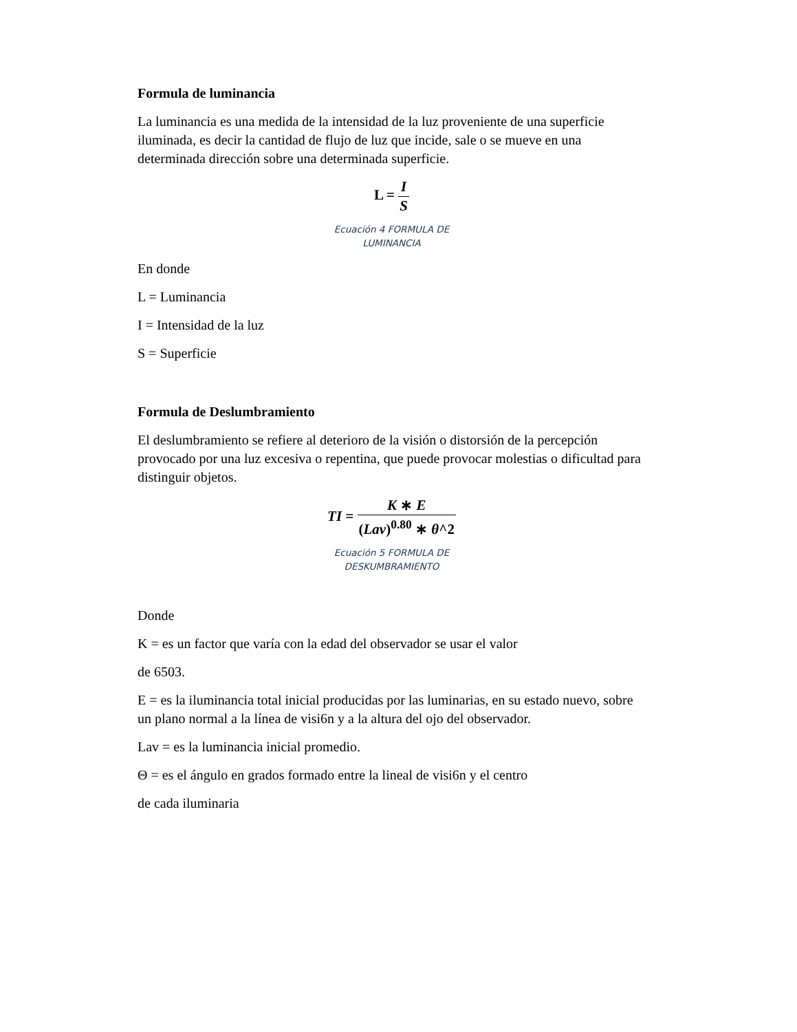Formula de luminancia
La luminancia es una medida de la intensidad de la luz proveniente de una superficie iluminada, es decir la cantidad de flujo de luz que incide, sale o se mueve en una determinada dirección sobre una determinada superficie.
L = I S
Ecuación 4 FORMULA DE
LUMINANCIA
En donde
L = Luminancia
I = Intensidad de la luz
S = Superficie
Formula de Deslumbramiento
El deslumbramiento se refiere al deterioro de la visión o distorsión de la percepción provocado por una luz excesiva o repentina, que puede provocar molestias o dificultad para distinguir objetos.
TI = K ∗ E (Lav)<sup>0.80</sup> ∗ θ^2
Ecuación 5 FORMULA DE
DESKUMBRAMIENTO
Donde
K = es un factor que varía con la edad del observador se usar el valor
de 6503.
E = es la iluminancia total inicial producidas por las luminarias, en su estado nuevo, sobre un plano normal a la línea de visi6n y a la altura del ojo del observador.
Lav = es la luminancia inicial promedio.
Θ = es el ángulo en grados formado entre la lineal de visi6n y el centro
de cada iluminaria